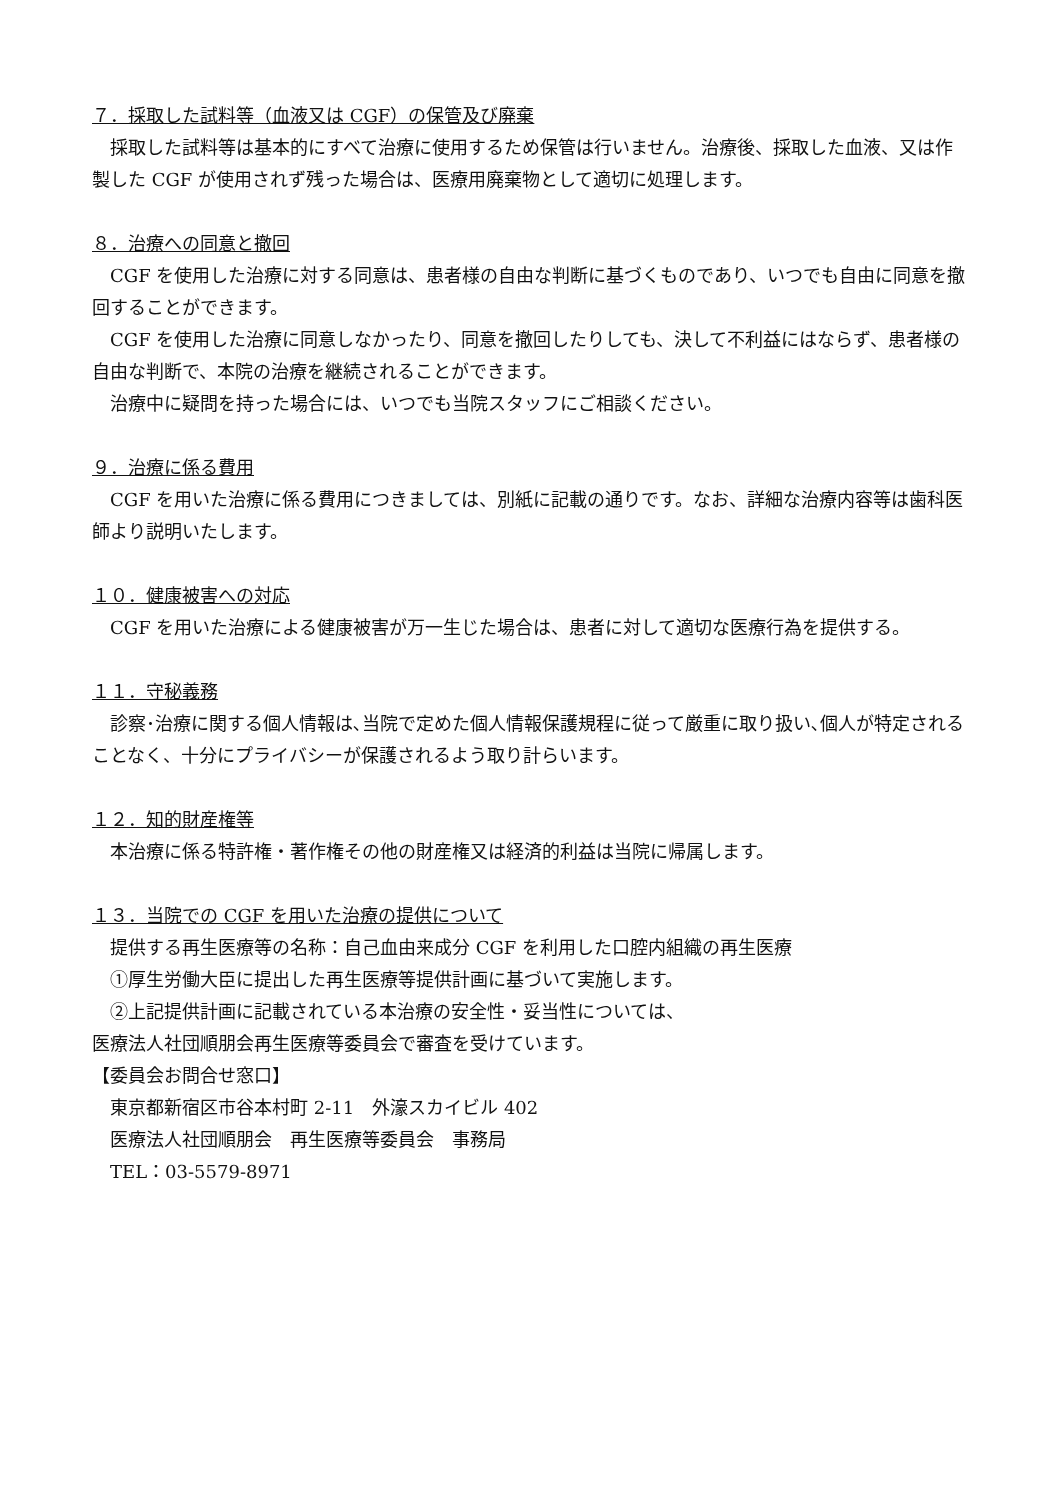７．採取した試料等（血液又は CGF）の保管及び廃棄
採取した試料等は基本的にすべて治療に使用するため保管は行いません。治療後、採取した血液、又は作製した CGF が使用されず残った場合は、医療用廃棄物として適切に処理します。
８．治療への同意と撤回
CGF を使用した治療に対する同意は、患者様の自由な判断に基づくものであり、いつでも自由に同意を撤回することができます。
CGF を使用した治療に同意しなかったり、同意を撤回したりしても、決して不利益にはならず、患者様の自由な判断で、本院の治療を継続されることができます。
治療中に疑問を持った場合には、いつでも当院スタッフにご相談ください。
９．治療に係る費用
CGF を用いた治療に係る費用につきましては、別紙に記載の通りです。なお、詳細な治療内容等は歯科医師より説明いたします。
１０．健康被害への対応
CGF を用いた治療による健康被害が万一生じた場合は、患者に対して適切な医療行為を提供する。
１１．守秘義務
診察･治療に関する個人情報は､当院で定めた個人情報保護規程に従って厳重に取り扱い､個人が特定されることなく、十分にプライバシーが保護されるよう取り計らいます。
１２．知的財産権等
本治療に係る特許権・著作権その他の財産権又は経済的利益は当院に帰属します。
１３．当院での CGF を用いた治療の提供について
提供する再生医療等の名称：自己血由来成分 CGF を利用した口腔内組織の再生医療
①厚生労働大臣に提出した再生医療等提供計画に基づいて実施します。
②上記提供計画に記載されている本治療の安全性・妥当性については、
医療法人社団順朋会再生医療等委員会で審査を受けています。
【委員会お問合せ窓口】
東京都新宿区市谷本村町 2-11　外濠スカイビル 402
医療法人社団順朋会　再生医療等委員会　事務局
TEL：03-5579-8971